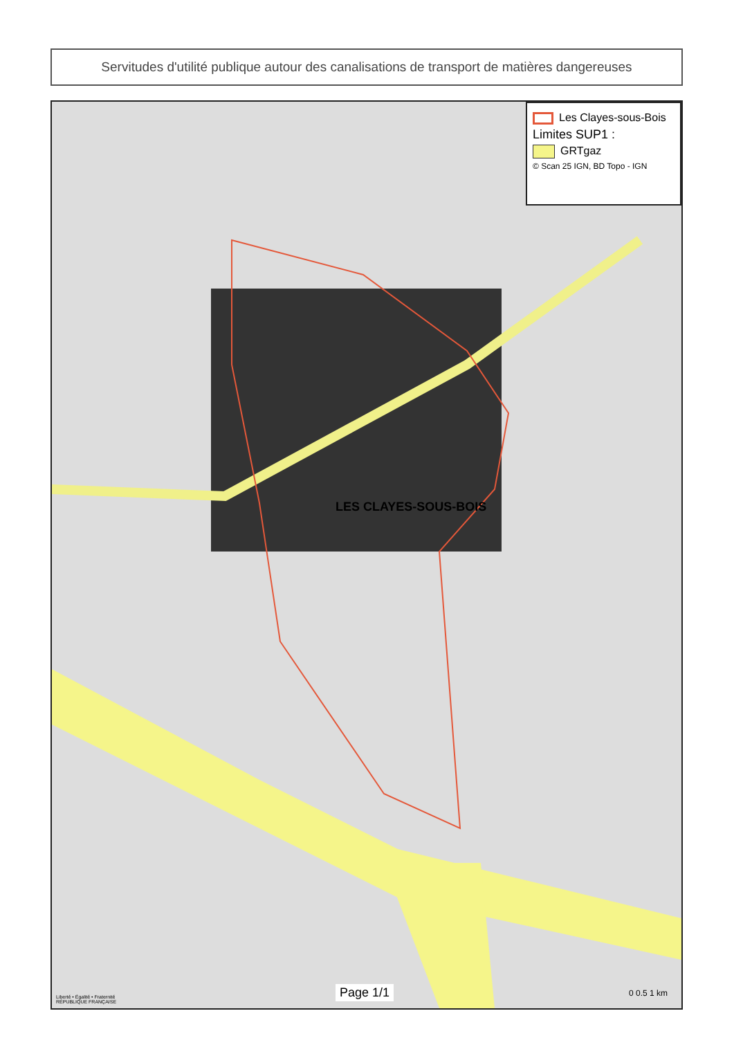Servitudes d'utilité publique autour des canalisations de transport de matières dangereuses
LES CLAYES-SOUS-BOIS
Les Clayes-sous-Bois
Limites SUP1 :
GRTgaz
© Scan 25 IGN, BD Topo - IGN
Liberté • Égalité • Fraternité
RÉPUBLIQUE FRANÇAISE
Page 1/1 0 0.5 1 km